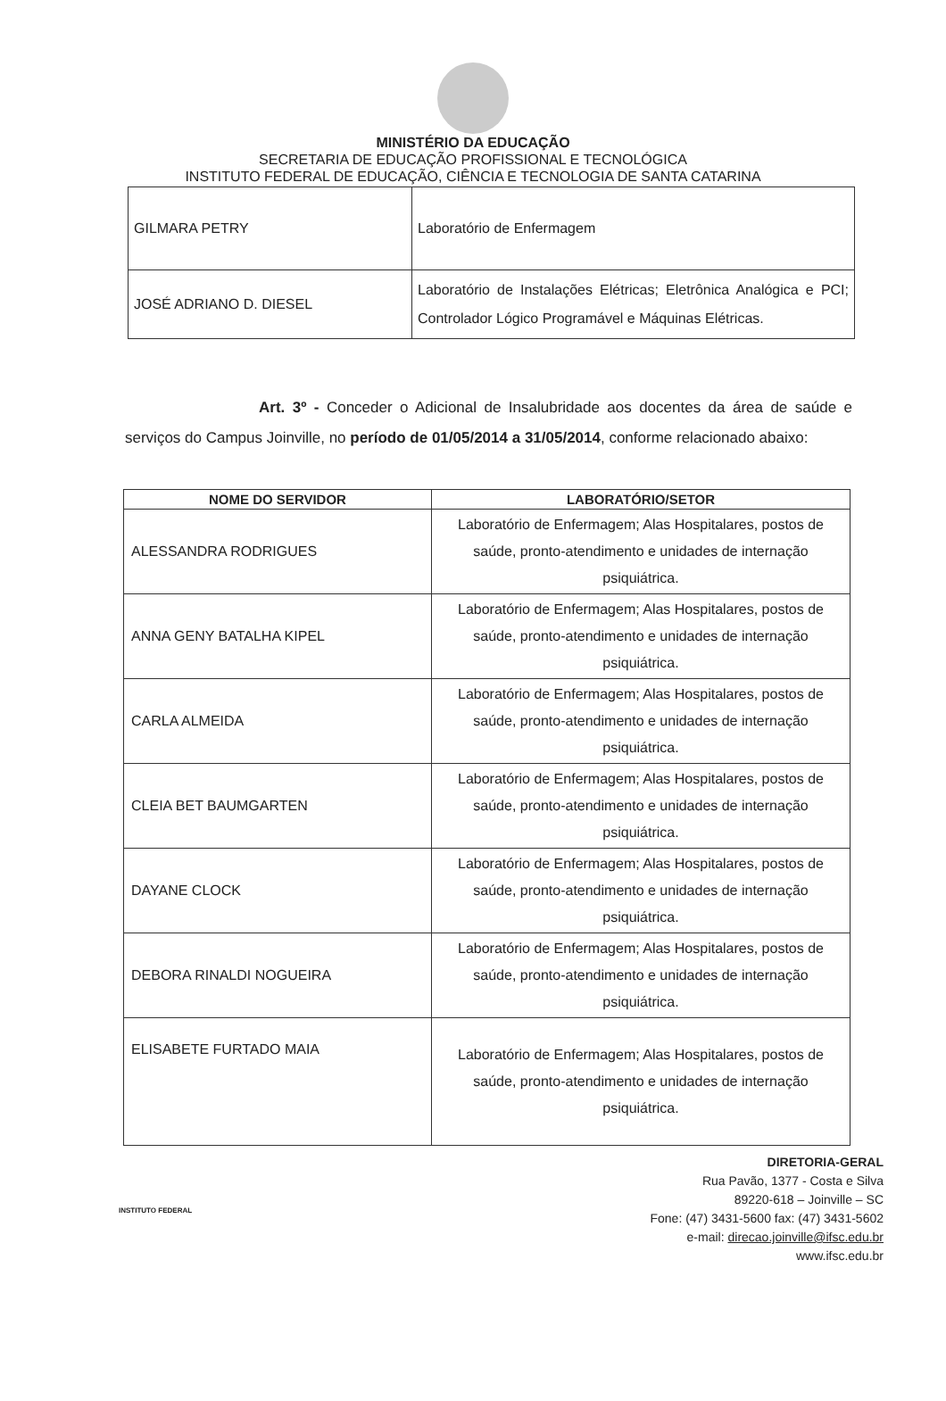MINISTÉRIO DA EDUCAÇÃO
SECRETARIA DE EDUCAÇÃO PROFISSIONAL E TECNOLÓGICA
INSTITUTO FEDERAL DE EDUCAÇÃO, CIÊNCIA E TECNOLOGIA DE SANTA CATARINA
| GILMARA PETRY | Laboratório de Enfermagem |
| JOSÉ ADRIANO D. DIESEL | Laboratório de Instalações Elétricas; Eletrônica Analógica e PCI; Controlador Lógico Programável e Máquinas Elétricas. |
Art. 3º - Conceder o Adicional de Insalubridade aos docentes da área de saúde e serviços do Campus Joinville, no período de 01/05/2014 a 31/05/2014, conforme relacionado abaixo:
| NOME DO SERVIDOR | LABORATÓRIO/SETOR |
| --- | --- |
| ALESSANDRA RODRIGUES | Laboratório de Enfermagem; Alas Hospitalares, postos de saúde, pronto-atendimento e unidades de internação psiquiátrica. |
| ANNA GENY BATALHA KIPEL | Laboratório de Enfermagem; Alas Hospitalares, postos de saúde, pronto-atendimento e unidades de internação psiquiátrica. |
| CARLA ALMEIDA | Laboratório de Enfermagem; Alas Hospitalares, postos de saúde, pronto-atendimento e unidades de internação psiquiátrica. |
| CLEIA BET BAUMGARTEN | Laboratório de Enfermagem; Alas Hospitalares, postos de saúde, pronto-atendimento e unidades de internação psiquiátrica. |
| DAYANE CLOCK | Laboratório de Enfermagem; Alas Hospitalares, postos de saúde, pronto-atendimento e unidades de internação psiquiátrica. |
| DEBORA RINALDI NOGUEIRA | Laboratório de Enfermagem; Alas Hospitalares, postos de saúde, pronto-atendimento e unidades de internação psiquiátrica. |
| ELISABETE FURTADO MAIA | Laboratório de Enfermagem; Alas Hospitalares, postos de saúde, pronto-atendimento e unidades de internação psiquiátrica. |
INSTITUTO FEDERAL
DIRETORIA-GERAL
Rua Pavão, 1377 - Costa e Silva
89220-618 – Joinville – SC
Fone: (47) 3431-5600 fax: (47) 3431-5602
e-mail: direcao.joinville@ifsc.edu.br
www.ifsc.edu.br